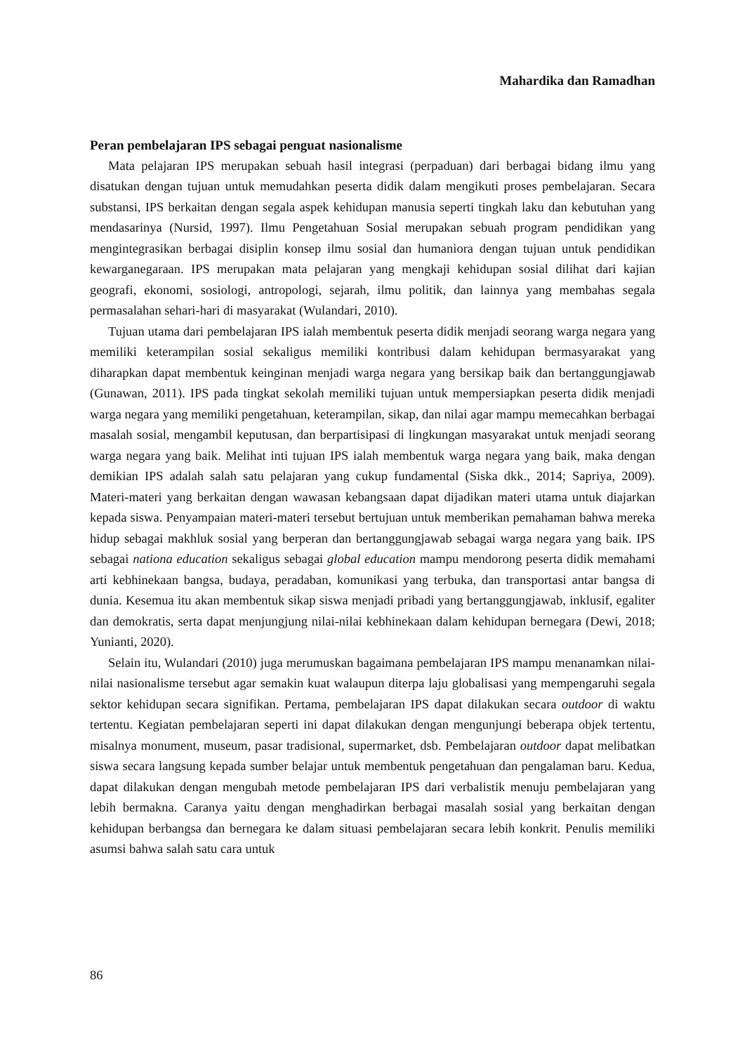Mahardika dan Ramadhan
Peran pembelajaran IPS sebagai penguat nasionalisme
Mata pelajaran IPS merupakan sebuah hasil integrasi (perpaduan) dari berbagai bidang ilmu yang disatukan dengan tujuan untuk memudahkan peserta didik dalam mengikuti proses pembelajaran. Secara substansi, IPS berkaitan dengan segala aspek kehidupan manusia seperti tingkah laku dan kebutuhan yang mendasarinya (Nursid, 1997). Ilmu Pengetahuan Sosial merupakan sebuah program pendidikan yang mengintegrasikan berbagai disiplin konsep ilmu sosial dan humaniora dengan tujuan untuk pendidikan kewarganegaraan. IPS merupakan mata pelajaran yang mengkaji kehidupan sosial dilihat dari kajian geografi, ekonomi, sosiologi, antropologi, sejarah, ilmu politik, dan lainnya yang membahas segala permasalahan sehari-hari di masyarakat (Wulandari, 2010).
Tujuan utama dari pembelajaran IPS ialah membentuk peserta didik menjadi seorang warga negara yang memiliki keterampilan sosial sekaligus memiliki kontribusi dalam kehidupan bermasyarakat yang diharapkan dapat membentuk keinginan menjadi warga negara yang bersikap baik dan bertanggungjawab (Gunawan, 2011). IPS pada tingkat sekolah memiliki tujuan untuk mempersiapkan peserta didik menjadi warga negara yang memiliki pengetahuan, keterampilan, sikap, dan nilai agar mampu memecahkan berbagai masalah sosial, mengambil keputusan, dan berpartisipasi di lingkungan masyarakat untuk menjadi seorang warga negara yang baik. Melihat inti tujuan IPS ialah membentuk warga negara yang baik, maka dengan demikian IPS adalah salah satu pelajaran yang cukup fundamental (Siska dkk., 2014; Sapriya, 2009). Materi-materi yang berkaitan dengan wawasan kebangsaan dapat dijadikan materi utama untuk diajarkan kepada siswa. Penyampaian materi-materi tersebut bertujuan untuk memberikan pemahaman bahwa mereka hidup sebagai makhluk sosial yang berperan dan bertanggungjawab sebagai warga negara yang baik. IPS sebagai nationa education sekaligus sebagai global education mampu mendorong peserta didik memahami arti kebhinekaan bangsa, budaya, peradaban, komunikasi yang terbuka, dan transportasi antar bangsa di dunia. Kesemua itu akan membentuk sikap siswa menjadi pribadi yang bertanggungjawab, inklusif, egaliter dan demokratis, serta dapat menjungjung nilai-nilai kebhinekaan dalam kehidupan bernegara (Dewi, 2018; Yunianti, 2020).
Selain itu, Wulandari (2010) juga merumuskan bagaimana pembelajaran IPS mampu menanamkan nilai-nilai nasionalisme tersebut agar semakin kuat walaupun diterpa laju globalisasi yang mempengaruhi segala sektor kehidupan secara signifikan. Pertama, pembelajaran IPS dapat dilakukan secara outdoor di waktu tertentu. Kegiatan pembelajaran seperti ini dapat dilakukan dengan mengunjungi beberapa objek tertentu, misalnya monument, museum, pasar tradisional, supermarket, dsb. Pembelajaran outdoor dapat melibatkan siswa secara langsung kepada sumber belajar untuk membentuk pengetahuan dan pengalaman baru. Kedua, dapat dilakukan dengan mengubah metode pembelajaran IPS dari verbalistik menuju pembelajaran yang lebih bermakna. Caranya yaitu dengan menghadirkan berbagai masalah sosial yang berkaitan dengan kehidupan berbangsa dan bernegara ke dalam situasi pembelajaran secara lebih konkrit. Penulis memiliki asumsi bahwa salah satu cara untuk
86